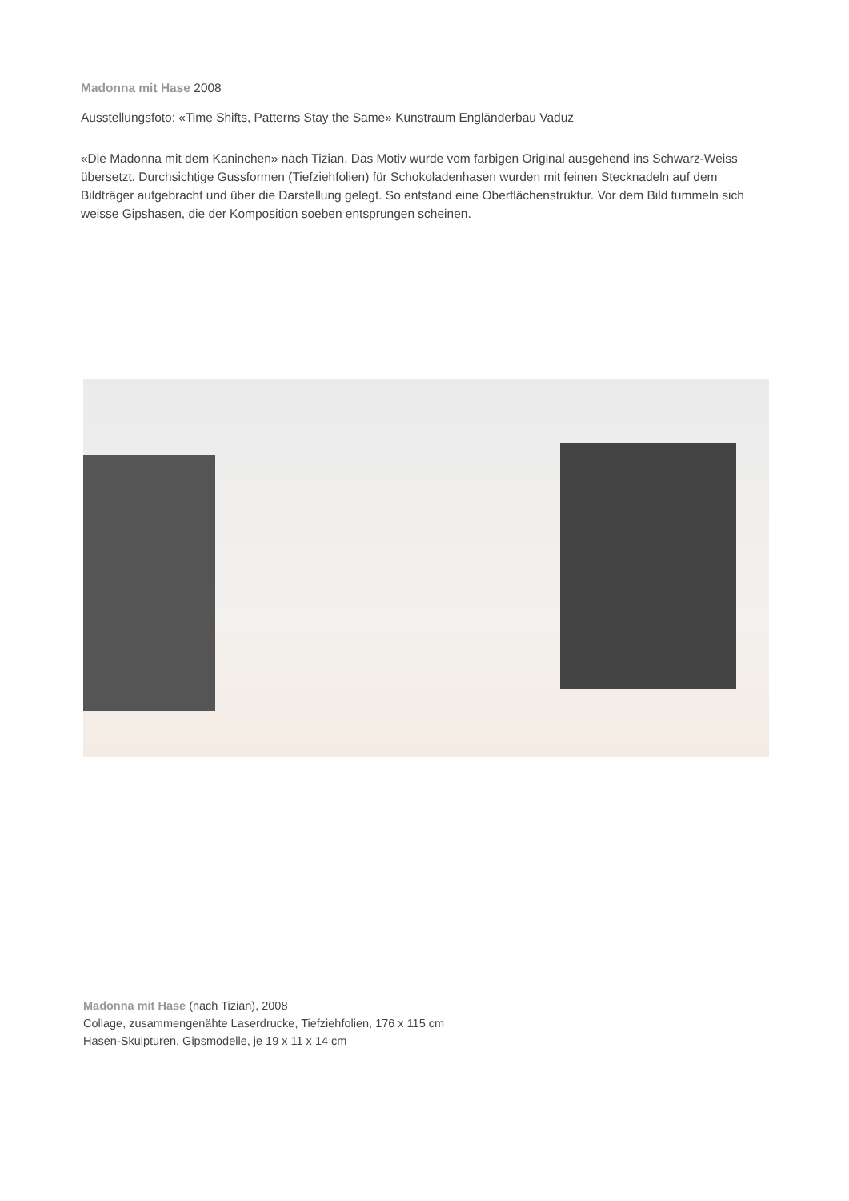Madonna mit Hase 2008
Ausstellungsfoto: «Time Shifts, Patterns Stay the Same» Kunstraum Engländerbau Vaduz
«Die Madonna mit dem Kaninchen» nach Tizian. Das Motiv wurde vom farbigen Original ausgehend ins Schwarz-Weiss übersetzt. Durchsichtige Gussformen (Tiefziehfolien) für Schokoladenhasen wurden mit feinen Stecknadeln auf dem Bildträger aufgebracht und über die Darstellung gelegt. So entstand eine Oberflächenstruktur. Vor dem Bild tummeln sich weisse Gipshasen, die der Komposition soeben entsprungen scheinen.
Madonna mit Hase (nach Tizian), 2008
Collage, zusammengenähte Laserdrucke, Tiefziehfolien, 176 x 115 cm
Hasen-Skulpturen, Gipsmodelle, je 19 x 11 x 14 cm